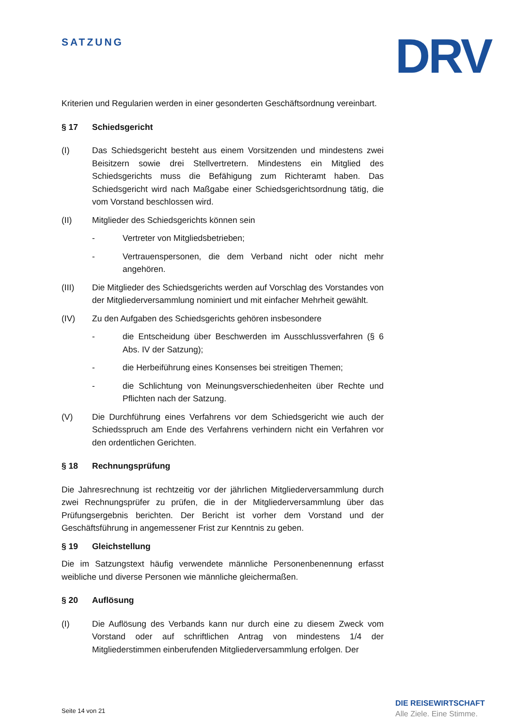SATZUNG DRV
Kriterien und Regularien werden in einer gesonderten Geschäftsordnung vereinbart.
§ 17 Schiedsgericht
(I) Das Schiedsgericht besteht aus einem Vorsitzenden und mindestens zwei Beisitzern sowie drei Stellvertretern. Mindestens ein Mitglied des Schiedsgerichts muss die Befähigung zum Richteramt haben. Das Schiedsgericht wird nach Maßgabe einer Schiedsgerichtsordnung tätig, die vom Vorstand beschlossen wird.
(II) Mitglieder des Schiedsgerichts können sein
- Vertreter von Mitgliedsbetrieben;
- Vertrauenspersonen, die dem Verband nicht oder nicht mehr angehören.
(III) Die Mitglieder des Schiedsgerichts werden auf Vorschlag des Vorstandes von der Mitgliederversammlung nominiert und mit einfacher Mehrheit gewählt.
(IV) Zu den Aufgaben des Schiedsgerichts gehören insbesondere
- die Entscheidung über Beschwerden im Ausschlussverfahren (§ 6 Abs. IV der Satzung);
- die Herbeiführung eines Konsenses bei streitigen Themen;
- die Schlichtung von Meinungsverschiedenheiten über Rechte und Pflichten nach der Satzung.
(V) Die Durchführung eines Verfahrens vor dem Schiedsgericht wie auch der Schiedsspruch am Ende des Verfahrens verhindern nicht ein Verfahren vor den ordentlichen Gerichten.
§ 18 Rechnungsprüfung
Die Jahresrechnung ist rechtzeitig vor der jährlichen Mitgliederversammlung durch zwei Rechnungsprüfer zu prüfen, die in der Mitgliederversammlung über das Prüfungsergebnis berichten. Der Bericht ist vorher dem Vorstand und der Geschäftsführung in angemessener Frist zur Kenntnis zu geben.
§ 19 Gleichstellung
Die im Satzungstext häufig verwendete männliche Personenbenennung erfasst weibliche und diverse Personen wie männliche gleichermaßen.
§ 20 Auflösung
(I) Die Auflösung des Verbands kann nur durch eine zu diesem Zweck vom Vorstand oder auf schriftlichen Antrag von mindestens 1/4 der Mitgliederstimmen einberufenden Mitgliederversammlung erfolgen. Der
Seite 14 von 21
DIE REISEWIRTSCHAFT
Alle Ziele. Eine Stimme.